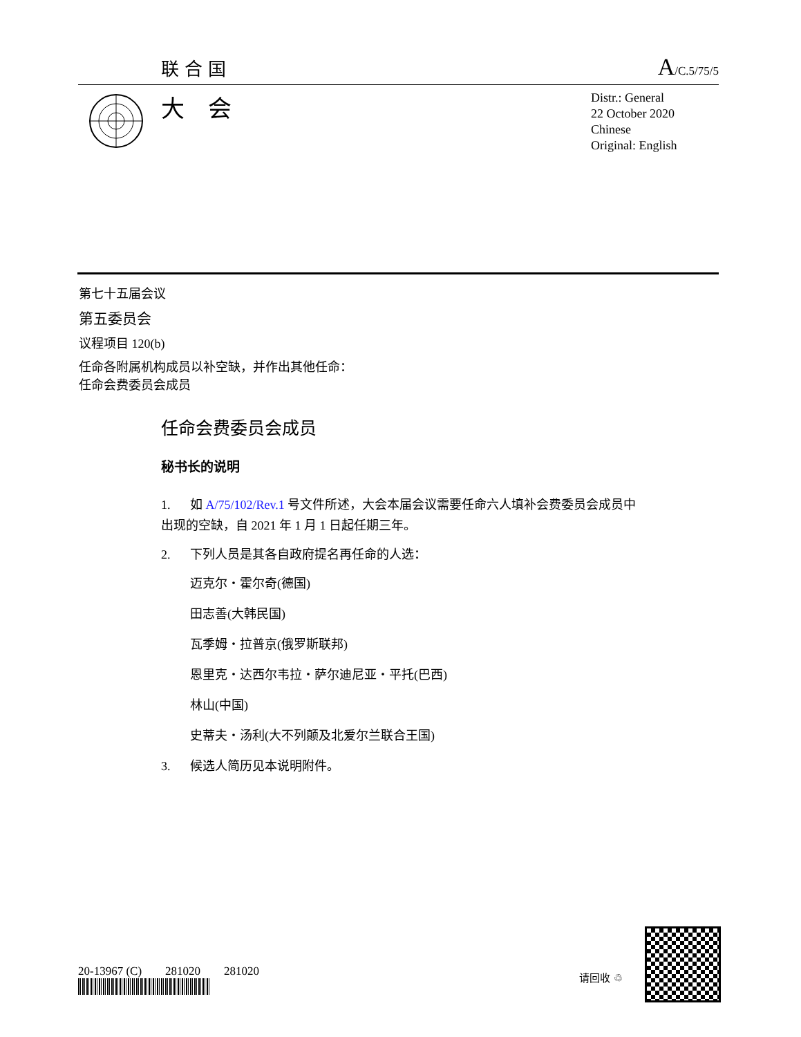联合国 A/C.5/75/5
大　会
Distr.: General
22 October 2020
Chinese
Original: English
第七十五届会议
第五委员会
议程项目 120(b)
任命各附属机构成员以补空缺，并作出其他任命：
任命会费委员会成员
任命会费委员会成员
秘书长的说明
1. 如 A/75/102/Rev.1 号文件所述，大会本届会议需要任命六人填补会费委员会成员中出现的空缺，自 2021 年 1 月 1 日起任期三年。
2. 下列人员是其各自政府提名再任命的人选：
迈克尔・霍尔奇(德国)
田志善(大韩民国)
瓦季姆・拉普京(俄罗斯联邦)
恩里克・达西尔韦拉・萨尔迪尼亚・平托(巴西)
林山(中国)
史蒂夫・汤利(大不列颠及北爱尔兰联合王国)
3. 候选人简历见本说明附件。
20-13967 (C)　　281020　　281020
请回收 ♲